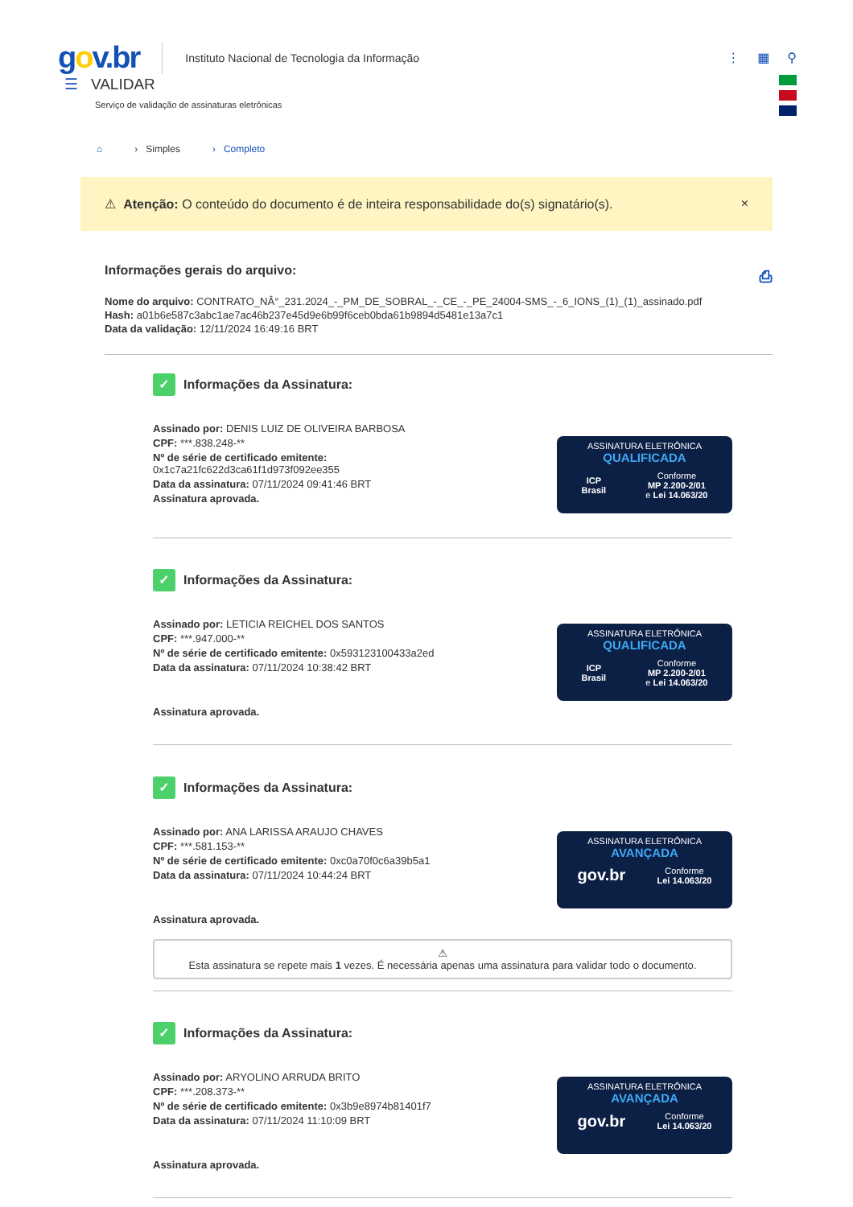gov.br
Instituto Nacional de Tecnologia da Informação
⋮ ▦ ⚲
☰ VALIDAR
Serviço de validação de assinaturas eletrônicas
⌂ › Simples › Completo
⚠ Atenção: O conteúdo do documento é de inteira responsabilidade do(s) signatário(s).
×
Informações gerais do arquivo: ⎙
Nome do arquivo: CONTRATO_NÂ°_231.2024_-_PM_DE_SOBRAL_-_CE_-_PE_24004-SMS_-_6_IONS_(1)_(1)_assinado.pdf
Hash: a01b6e587c3abc1ae7ac46b237e45d9e6b99f6ceb0bda61b9894d5481e13a7c1
Data da validação: 12/11/2024 16:49:16 BRT
✓ Informações da Assinatura:
Assinado por: DENIS LUIZ DE OLIVEIRA BARBOSA
CPF: ***.838.248-**
Nº de série de certificado emitente:
0x1c7a21fc622d3ca61f1d973f092ee355
Data da assinatura: 07/11/2024 09:41:46 BRT
Assinatura aprovada.
ASSINATURA ELETRÔNICA
QUALIFICADA
ICP
Brasil Conforme
MP 2.200-2/01
e Lei 14.063/20
✓ Informações da Assinatura:
Assinado por: LETICIA REICHEL DOS SANTOS
CPF: ***.947.000-**
Nº de série de certificado emitente: 0x593123100433a2ed
Data da assinatura: 07/11/2024 10:38:42 BRT
Assinatura aprovada.
ASSINATURA ELETRÔNICA
QUALIFICADA
ICP
Brasil Conforme
MP 2.200-2/01
e Lei 14.063/20
✓ Informações da Assinatura:
Assinado por: ANA LARISSA ARAUJO CHAVES
CPF: ***.581.153-**
Nº de série de certificado emitente: 0xc0a70f0c6a39b5a1
Data da assinatura: 07/11/2024 10:44:24 BRT
Assinatura aprovada.
ASSINATURA ELETRÔNICA
AVANÇADA
gov.br Conforme
Lei 14.063/20
⚠
Esta assinatura se repete mais 1 vezes. É necessária apenas uma assinatura para validar todo o documento.
✓ Informações da Assinatura:
Assinado por: ARYOLINO ARRUDA BRITO
CPF: ***.208.373-**
Nº de série de certificado emitente: 0x3b9e8974b81401f7
Data da assinatura: 07/11/2024 11:10:09 BRT
Assinatura aprovada.
ASSINATURA ELETRÔNICA
AVANÇADA
gov.br Conforme
Lei 14.063/20